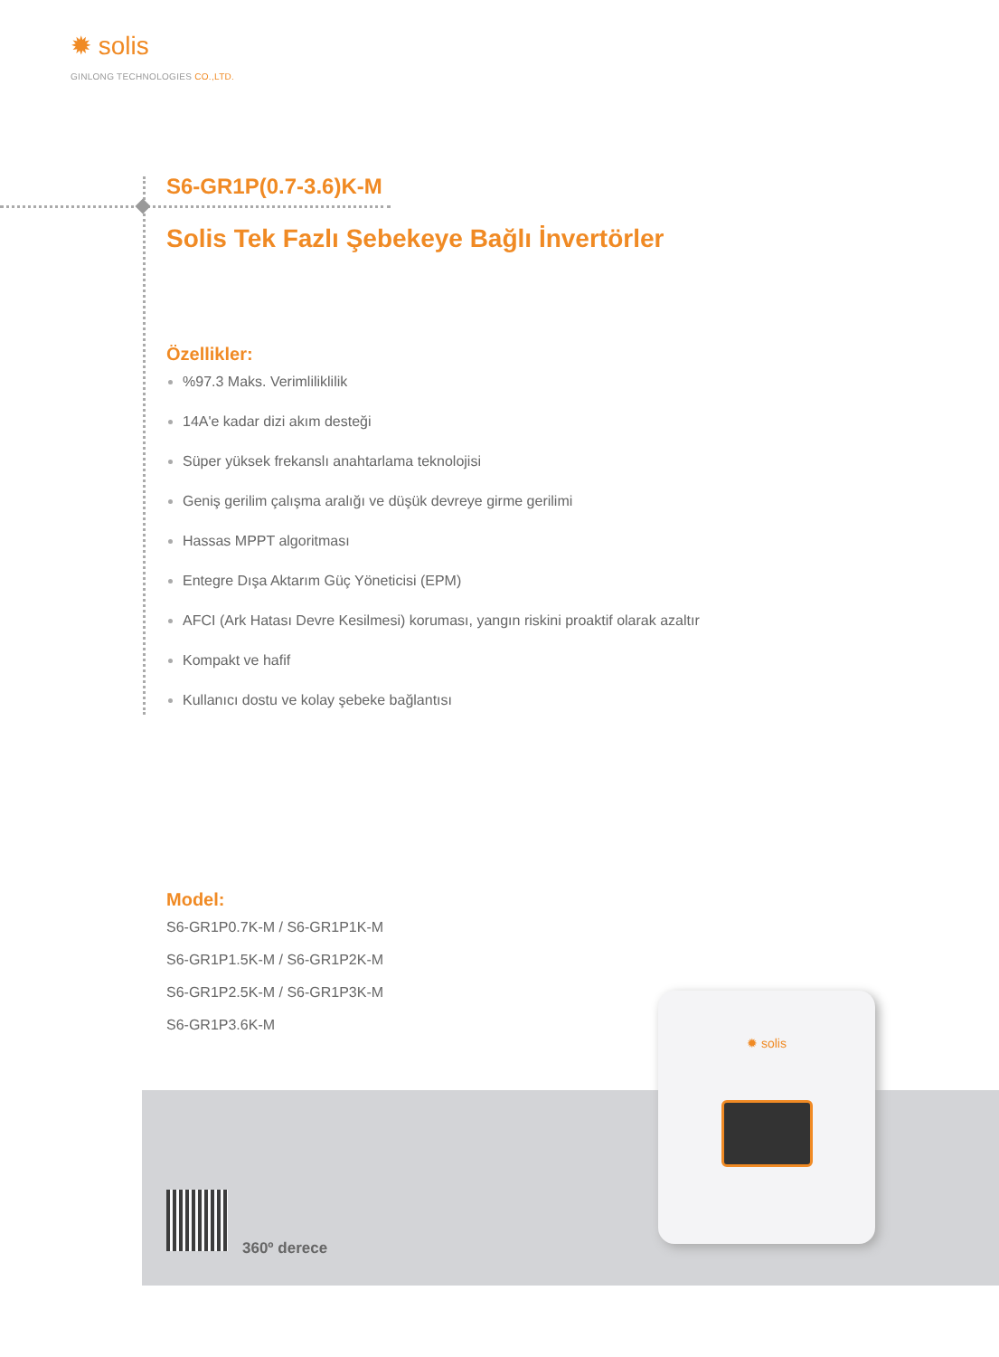✹ solis
GINLONG TECHNOLOGIES CO.,LTD.
S6-GR1P(0.7-3.6)K-M
Solis Tek Fazlı Şebekeye Bağlı İnvertörler
Özellikler:
%97.3 Maks. Verimliliklilik
14A'e kadar dizi akım desteği
Süper yüksek frekanslı anahtarlama teknolojisi
Geniş gerilim çalışma aralığı ve düşük devreye girme gerilimi
Hassas MPPT algoritması
Entegre Dışa Aktarım Güç Yöneticisi (EPM)
AFCI (Ark Hatası Devre Kesilmesi) koruması, yangın riskini proaktif olarak azaltır
Kompakt ve hafif
Kullanıcı dostu ve kolay şebeke bağlantısı
Model:
S6-GR1P0.7K-M / S6-GR1P1K-M
S6-GR1P1.5K-M / S6-GR1P2K-M
S6-GR1P2.5K-M / S6-GR1P3K-M
S6-GR1P3.6K-M
360º derece
✹ solis